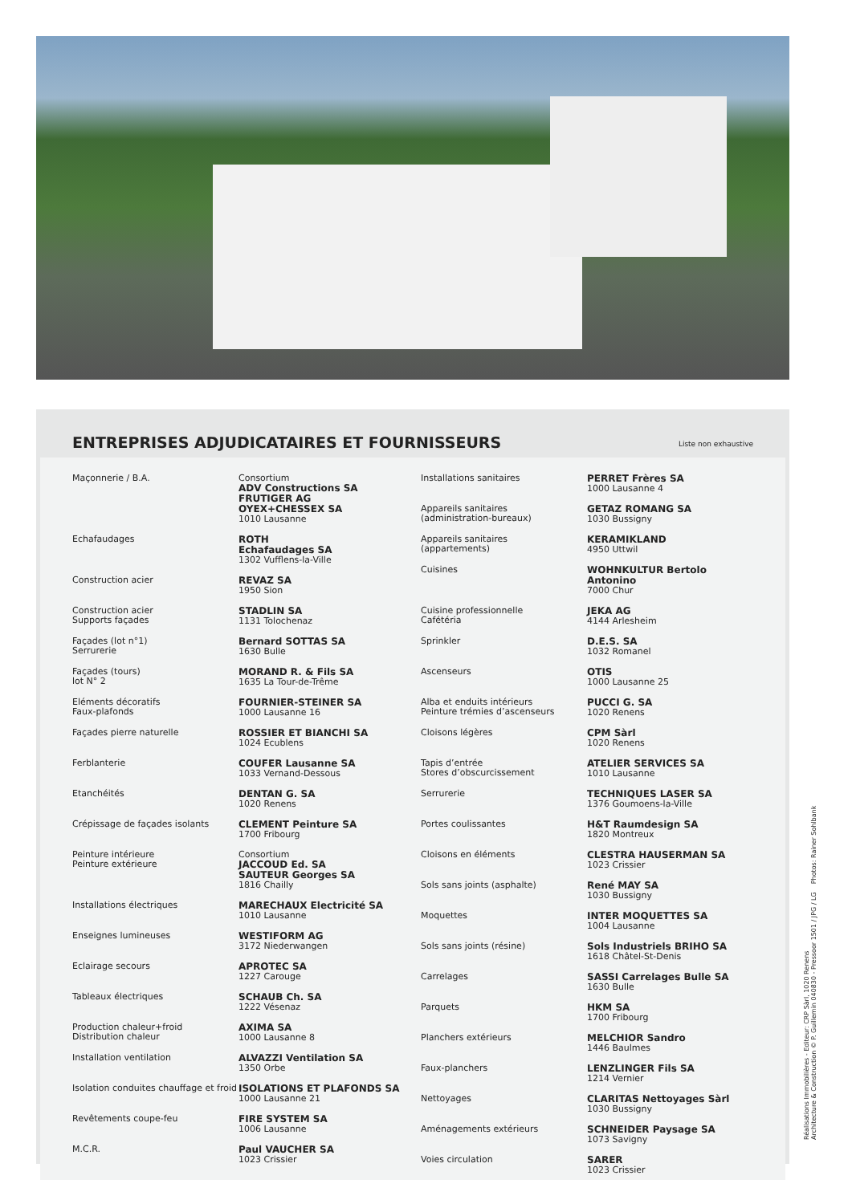ENTREPRISES ADJUDICATAIRES ET FOURNISSEURS
Liste non exhaustive
| Maçonnerie / B.A. | Consortium ADV Constructions SA FRUTIGER AG OYEX+CHESSEX SA 1010 Lausanne |
| Echafaudages | ROTH Echafaudages SA 1302 Vufflens-la-Ville |
| Construction acier | REVAZ SA 1950 Sion |
| Construction acier Supports façades | STADLIN SA 1131 Tolochenaz |
| Façades (lot n°1) Serrurerie | Bernard SOTTAS SA 1630 Bulle |
| Façades (tours) lot N° 2 | MORAND R. & Fils SA 1635 La Tour-de-Trême |
| Eléments décoratifs Faux-plafonds | FOURNIER-STEINER SA 1000 Lausanne 16 |
| Façades pierre naturelle | ROSSIER ET BIANCHI SA 1024 Ecublens |
| Ferblanterie | COUFER Lausanne SA 1033 Vernand-Dessous |
| Etanchéités | DENTAN G. SA 1020 Renens |
| Crépissage de façades isolants | CLEMENT Peinture SA 1700 Fribourg |
| Peinture intérieure Peinture extérieure | Consortium JACCOUD Ed. SA SAUTEUR Georges SA 1816 Chailly |
| Installations électriques | MARECHAUX Electricité SA 1010 Lausanne |
| Enseignes lumineuses | WESTIFORM AG 3172 Niederwangen |
| Eclairage secours | APROTEC SA 1227 Carouge |
| Tableaux électriques | SCHAUB Ch. SA 1222 Vésenaz |
| Production chaleur+froid Distribution chaleur | AXIMA SA 1000 Lausanne 8 |
| Installation ventilation | ALVAZZI Ventilation SA 1350 Orbe |
| Isolation conduites chauffage et froid | ISOLATIONS ET PLAFONDS SA 1000 Lausanne 21 |
| Revêtements coupe-feu | FIRE SYSTEM SA 1006 Lausanne |
| M.C.R. | Paul VAUCHER SA 1023 Crissier |
| Installations sanitaires | PERRET Frères SA 1000 Lausanne 4 |
| Appareils sanitaires (administration-bureaux) | GETAZ ROMANG SA 1030 Bussigny |
| Appareils sanitaires (appartements) | KERAMIKLAND 4950 Uttwil |
| Cuisines | WOHNKULTUR Bertolo Antonino 7000 Chur |
| Cuisine professionnelle Cafétéria | JEKA AG 4144 Arlesheim |
| Sprinkler | D.E.S. SA 1032 Romanel |
| Ascenseurs | OTIS 1000 Lausanne 25 |
| Alba et enduits intérieurs Peinture trémies d’ascenseurs | PUCCI G. SA 1020 Renens |
| Cloisons légères | CPM Sàrl 1020 Renens |
| Tapis d’entrée Stores d’obscurcissement | ATELIER SERVICES SA 1010 Lausanne |
| Serrurerie | TECHNIQUES LASER SA 1376 Goumoens-la-Ville |
| Portes coulissantes | H&T Raumdesign SA 1820 Montreux |
| Cloisons en éléments | CLESTRA HAUSERMAN SA 1023 Crissier |
| Sols sans joints (asphalte) | René MAY SA 1030 Bussigny |
| Moquettes | INTER MOQUETTES SA 1004 Lausanne |
| Sols sans joints (résine) | Sols Industriels BRIHO SA 1618 Châtel-St-Denis |
| Carrelages | SASSI Carrelages Bulle SA 1630 Bulle |
| Parquets | HKM SA 1700 Fribourg |
| Planchers extérieurs | MELCHIOR Sandro 1446 Baulmes |
| Faux-planchers | LENZLINGER Fils SA 1214 Vernier |
| Nettoyages | CLARITAS Nettoyages Sàrl 1030 Bussigny |
| Aménagements extérieurs | SCHNEIDER Paysage SA 1073 Savigny |
| Voies circulation | SARER 1023 Crissier |
Réalisations Immobilières - Editeur: CRP Sàrl, 1020 Renens
Architecture & Construction © P. Guillemin 040830 - Pressoor 1501 / JPG / LG Photos: Rainer Sohlbank